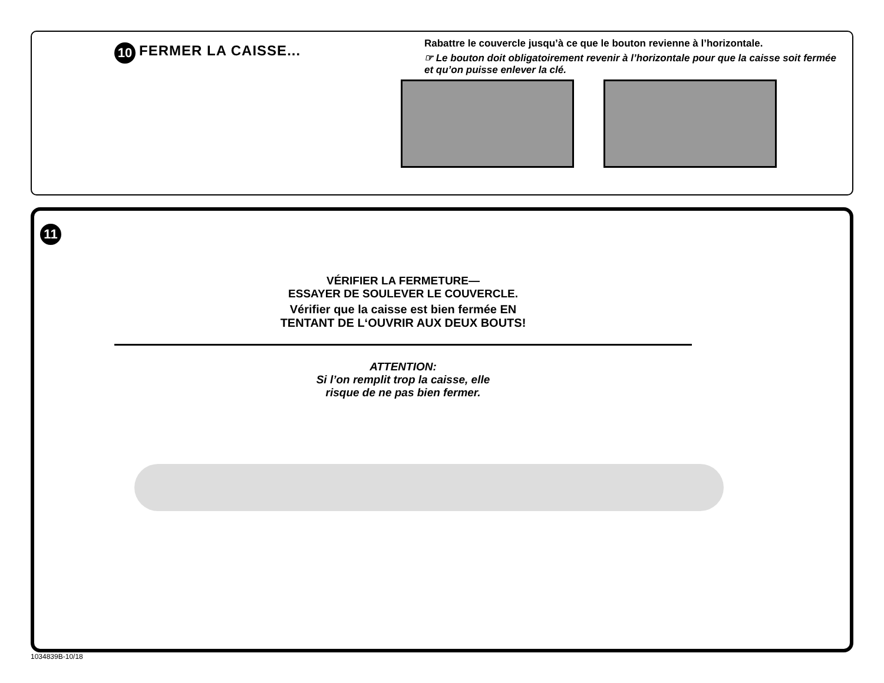10
FERMER LA CAISSE...
Rabattre le couvercle jusqu’à ce que le bouton revienne à l’horizontale.
☞ Le bouton doit obligatoirement revenir à l’horizontale pour que la caisse soit fermée et qu’on puisse enlever la clé.
11
VÉRIFIER LA FERMETURE—
ESSAYER DE SOULEVER LE COUVERCLE.
Vérifier que la caisse est bien fermée EN
TENTANT DE L‘OUVRIR AUX DEUX BOUTS!
ATTENTION:
Si l’on remplit trop la caisse, elle
risque de ne pas bien fermer.
1034839B-10/18